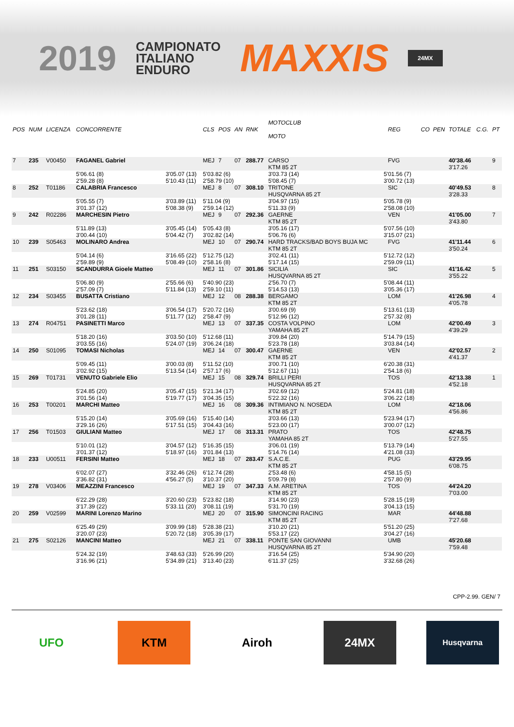2019
CAMPIONATO
ITALIANO
ENDURO
MAXXIS
24MX
| POS | NUM | LICENZA | CONCORRENTE | | CLS | POS | AN | RNK | MOTOCLUB MOTO | | REG | CO | PEN | TOTALE | C.G. | PT |
| --- | --- | --- | --- | --- | --- | --- | --- | --- | --- | --- | --- | --- | --- | --- | --- | --- |
| 7 | 235 | V00450 | FAGANEL Gabriel | | MEJ | 7 | 07 | 288.77 | CARSO KTM 85 2T | | FVG | | | 40'38.46 3'17.26 | | 9 |
| | | | 5'06.61 (8) 2'59.28 (8) | 3'05.07 (13) 5'10.43 (11) | 5'03.82 (6) 2'58.79 (10) | | | | 3'03.73 (14) 5'08.45 (7) | 5'01.56 (7) 3'00.72 (13) | | | | | | |
| 8 | 252 | T01186 | CALABRIA Francesco | | MEJ | 8 | 07 | 308.10 | TRITONE HUSQVARNA 85 2T | | SIC | | | 40'49.53 3'28.33 | | 8 |
| | | | 5'05.55 (7) 3'01.37 (12) | 3'03.89 (11) 5'08.38 (9) | 5'11.04 (9) 2'59.14 (12) | | | | 3'04.97 (15) 5'11.33 (9) | 5'05.78 (9) 2'58.08 (10) | | | | | | |
| 9 | 242 | R02286 | MARCHESIN Pietro | | MEJ | 9 | 07 | 292.36 | GAERNE KTM 85 2T | | VEN | | | 41'05.00 3'43.80 | | 7 |
| | | | 5'11.89 (13) 3'00.44 (10) | 3'05.45 (14) 5'04.42 (7) | 5'05.43 (8) 3'02.82 (14) | | | | 3'05.16 (17) 5'06.76 (6) | 5'07.56 (10) 3'15.07 (21) | | | | | | |
| 10 | 239 | S05463 | MOLINARO Andrea | | MEJ | 10 | 07 | 290.74 | HARD TRACKS/BAD BOYS BUJA MC KTM 85 2T | | FVG | | | 41'11.44 3'50.24 | | 6 |
| | | | 5'04.14 (6) 2'59.89 (9) | 3'16.65 (22) 5'08.49 (10) | 5'12.75 (12) 2'58.16 (8) | | | | 3'02.41 (11) 5'17.14 (15) | 5'12.72 (12) 2'59.09 (11) | | | | | | |
| 11 | 251 | S03150 | SCANDURRA Gioele Matteo | | MEJ | 11 | 07 | 301.86 | SICILIA HUSQVARNA 85 2T | | SIC | | | 41'16.42 3'55.22 | | 5 |
| | | | 5'06.80 (9) 2'57.09 (7) | 2'55.66 (6) 5'11.84 (13) | 5'40.90 (23) 2'59.10 (11) | | | | 2'56.70 (7) 5'14.53 (13) | 5'08.44 (11) 3'05.36 (17) | | | | | | |
| 12 | 234 | S03455 | BUSATTA Cristiano | | MEJ | 12 | 08 | 288.38 | BERGAMO KTM 85 2T | | LOM | | | 41'26.98 4'05.78 | | 4 |
| | | | 5'23.62 (18) 3'01.28 (11) | 3'06.54 (17) 5'11.77 (12) | 5'20.72 (16) 2'58.47 (9) | | | | 3'00.69 (9) 5'12.96 (12) | 5'13.61 (13) 2'57.32 (8) | | | | | | |
| 13 | 274 | R04751 | PASINETTI Marco | | MEJ | 13 | 07 | 337.35 | COSTA VOLPINO YAMAHA 85 2T | | LOM | | | 42'00.49 4'39.29 | | 3 |
| | | | 5'18.20 (16) 3'03.55 (16) | 3'03.50 (10) 5'24.07 (19) | 5'12.68 (11) 3'06.24 (18) | | | | 3'09.84 (20) 5'23.78 (18) | 5'14.79 (15) 3'03.84 (14) | | | | | | |
| 14 | 250 | S01095 | TOMASI Nicholas | | MEJ | 14 | 07 | 300.47 | GAERNE KTM 85 2T | | VEN | | | 42'02.57 4'41.37 | | 2 |
| | | | 5'09.45 (11) 3'02.92 (15) | 3'00.03 (8) 5'13.54 (14) | 5'11.52 (10) 2'57.17 (6) | | | | 3'00.71 (10) 5'12.67 (11) | 6'20.38 (31) 2'54.18 (6) | | | | | | |
| 15 | 269 | T01731 | VENUTO Gabriele Elio | | MEJ | 15 | 08 | 329.74 | BRILLI PERI HUSQVARNA 85 2T | | TOS | | | 42'13.38 4'52.18 | | 1 |
| | | | 5'24.85 (20) 3'01.56 (14) | 3'05.47 (15) 5'19.77 (17) | 5'21.34 (17) 3'04.35 (15) | | | | 3'02.69 (12) 5'22.32 (16) | 5'24.81 (18) 3'06.22 (18) | | | | | | |
| 16 | 253 | T00201 | MARCHI Matteo | | MEJ | 16 | 08 | 309.36 | INTIMIANO N. NOSEDA KTM 85 2T | | LOM | | | 42'18.06 4'56.86 | | |
| | | | 5'15.20 (14) 3'29.16 (26) | 3'05.69 (16) 5'17.51 (15) | 5'15.40 (14) 3'04.43 (16) | | | | 3'03.66 (13) 5'23.00 (17) | 5'23.94 (17) 3'00.07 (12) | | | | | | |
| 17 | 256 | T01503 | GIULIANI Matteo | | MEJ | 17 | 08 | 313.31 | PRATO YAMAHA 85 2T | | TOS | | | 42'48.75 5'27.55 | | |
| | | | 5'10.01 (12) 3'01.37 (12) | 3'04.57 (12) 5'18.97 (16) | 5'16.35 (15) 3'01.84 (13) | | | | 3'06.01 (19) 5'14.76 (14) | 5'13.79 (14) 4'21.08 (33) | | | | | | |
| 18 | 233 | U00511 | FERSINI Matteo | | MEJ | 18 | 07 | 283.47 | S.A.C.E. KTM 85 2T | | PUG | | | 43'29.95 6'08.75 | | |
| | | | 6'02.07 (27) 3'36.82 (31) | 3'32.46 (26) 4'56.27 (5) | 6'12.74 (28) 3'10.37 (20) | | | | 2'53.48 (6) 5'09.79 (8) | 4'58.15 (5) 2'57.80 (9) | | | | | | |
| 19 | 278 | V03406 | MEAZZINI Francesco | | MEJ | 19 | 07 | 347.33 | A.M. ARETINA KTM 85 2T | | TOS | | | 44'24.20 7'03.00 | | |
| | | | 6'22.29 (28) 3'17.39 (22) | 3'20.60 (23) 5'33.11 (20) | 5'23.82 (18) 3'08.11 (19) | | | | 3'14.90 (23) 5'31.70 (19) | 5'28.15 (19) 3'04.13 (15) | | | | | | |
| 20 | 259 | V02599 | MARINI Lorenzo Marino | | MEJ | 20 | 07 | 315.90 | SIMONCINI RACING KTM 85 2T | | MAR | | | 44'48.88 7'27.68 | | |
| | | | 6'25.49 (29) 3'20.07 (23) | 3'09.99 (18) 5'20.72 (18) | 5'28.38 (21) 3'05.39 (17) | | | | 3'10.20 (21) 5'53.17 (22) | 5'51.20 (25) 3'04.27 (16) | | | | | | |
| 21 | 275 | S02126 | MANCINI Matteo | | MEJ | 21 | 07 | 338.11 | PONTE SAN GIOVANNI HUSQVARNA 85 2T | | UMB | | | 45'20.68 7'59.48 | | |
| | | | 5'24.32 (19) 3'16.96 (21) | 3'48.63 (33) 5'34.89 (21) | 5'26.99 (20) 3'13.40 (23) | | | | 3'16.54 (25) 6'11.37 (25) | 5'34.90 (20) 3'32.68 (26) | | | | | | |
CPP-2.99. GEN/ 7
UFO KTM Airoh 24MX
Husqvarna